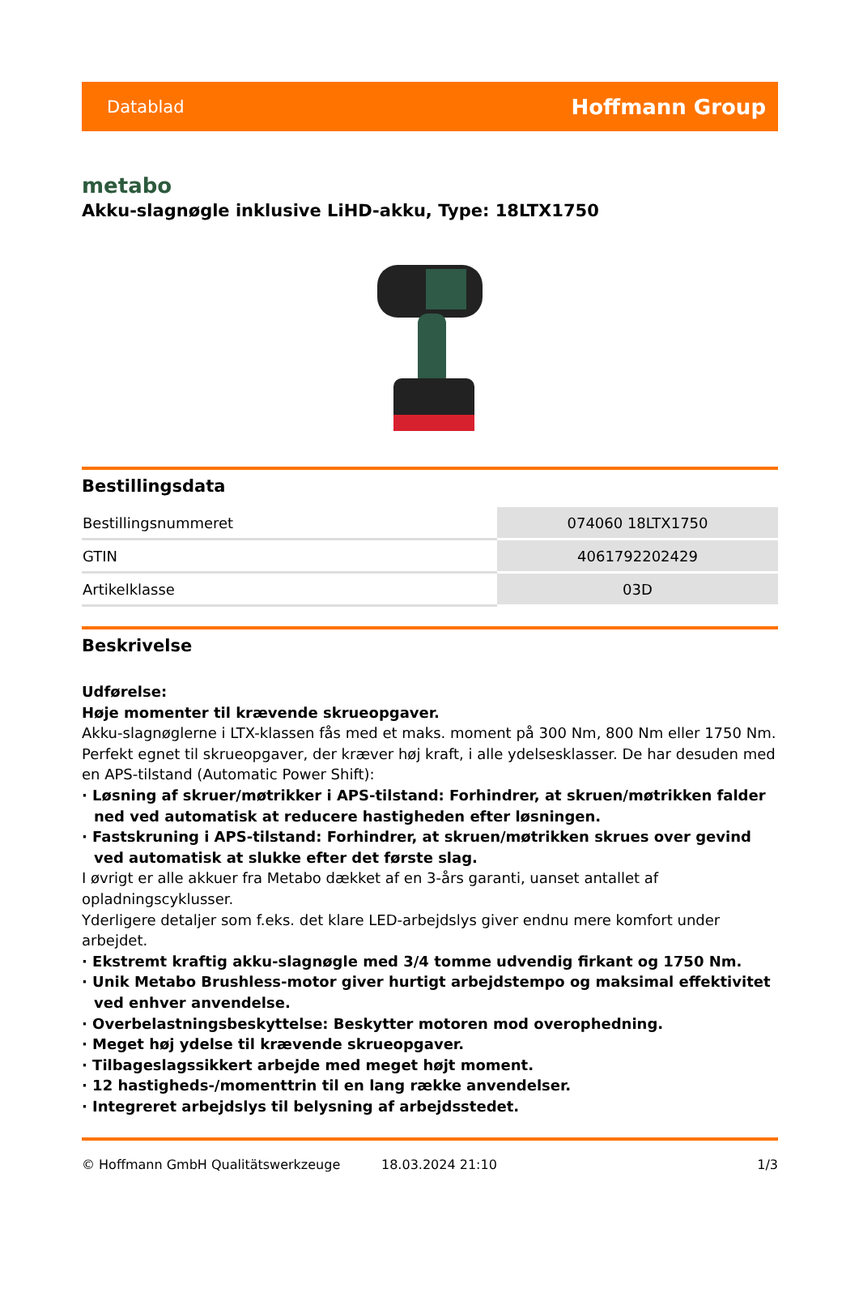Datablad Hoffmann Group
metabo
Akku-slagnøgle inklusive LiHD-akku, Type: 18LTX1750
Bestillingsdata
| Bestillingsnummeret | 074060 18LTX1750 |
| GTIN | 4061792202429 |
| Artikelklasse | 03D |
Beskrivelse
Udførelse:
Høje momenter til krævende skrueopgaver.
Akku-slagnøglerne i LTX-klassen fås med et maks. moment på 300 Nm, 800 Nm eller 1750 Nm. Perfekt egnet til skrueopgaver, der kræver høj kraft, i alle ydelsesklasser. De har desuden med en APS-tilstand (Automatic Power Shift):
· Løsning af skruer/møtrikker i APS-tilstand: Forhindrer, at skruen/møtrikken falder ned ved automatisk at reducere hastigheden efter løsningen.
· Fastskruning i APS-tilstand: Forhindrer, at skruen/møtrikken skrues over gevind ved automatisk at slukke efter det første slag.
I øvrigt er alle akkuer fra Metabo dækket af en 3-års garanti, uanset antallet af opladningscyklusser.
Yderligere detaljer som f.eks. det klare LED-arbejdslys giver endnu mere komfort under arbejdet.
· Ekstremt kraftig akku-slagnøgle med 3/4 tomme udvendig firkant og 1750 Nm.
· Unik Metabo Brushless-motor giver hurtigt arbejdstempo og maksimal effektivitet ved enhver anvendelse.
· Overbelastningsbeskyttelse: Beskytter motoren mod overophedning.
· Meget høj ydelse til krævende skrueopgaver.
· Tilbageslagssikkert arbejde med meget højt moment.
· 12 hastigheds-/momenttrin til en lang række anvendelser.
· Integreret arbejdslys til belysning af arbejdsstedet.
© Hoffmann GmbH Qualitätswerkzeuge 18.03.2024 21:10 1/3